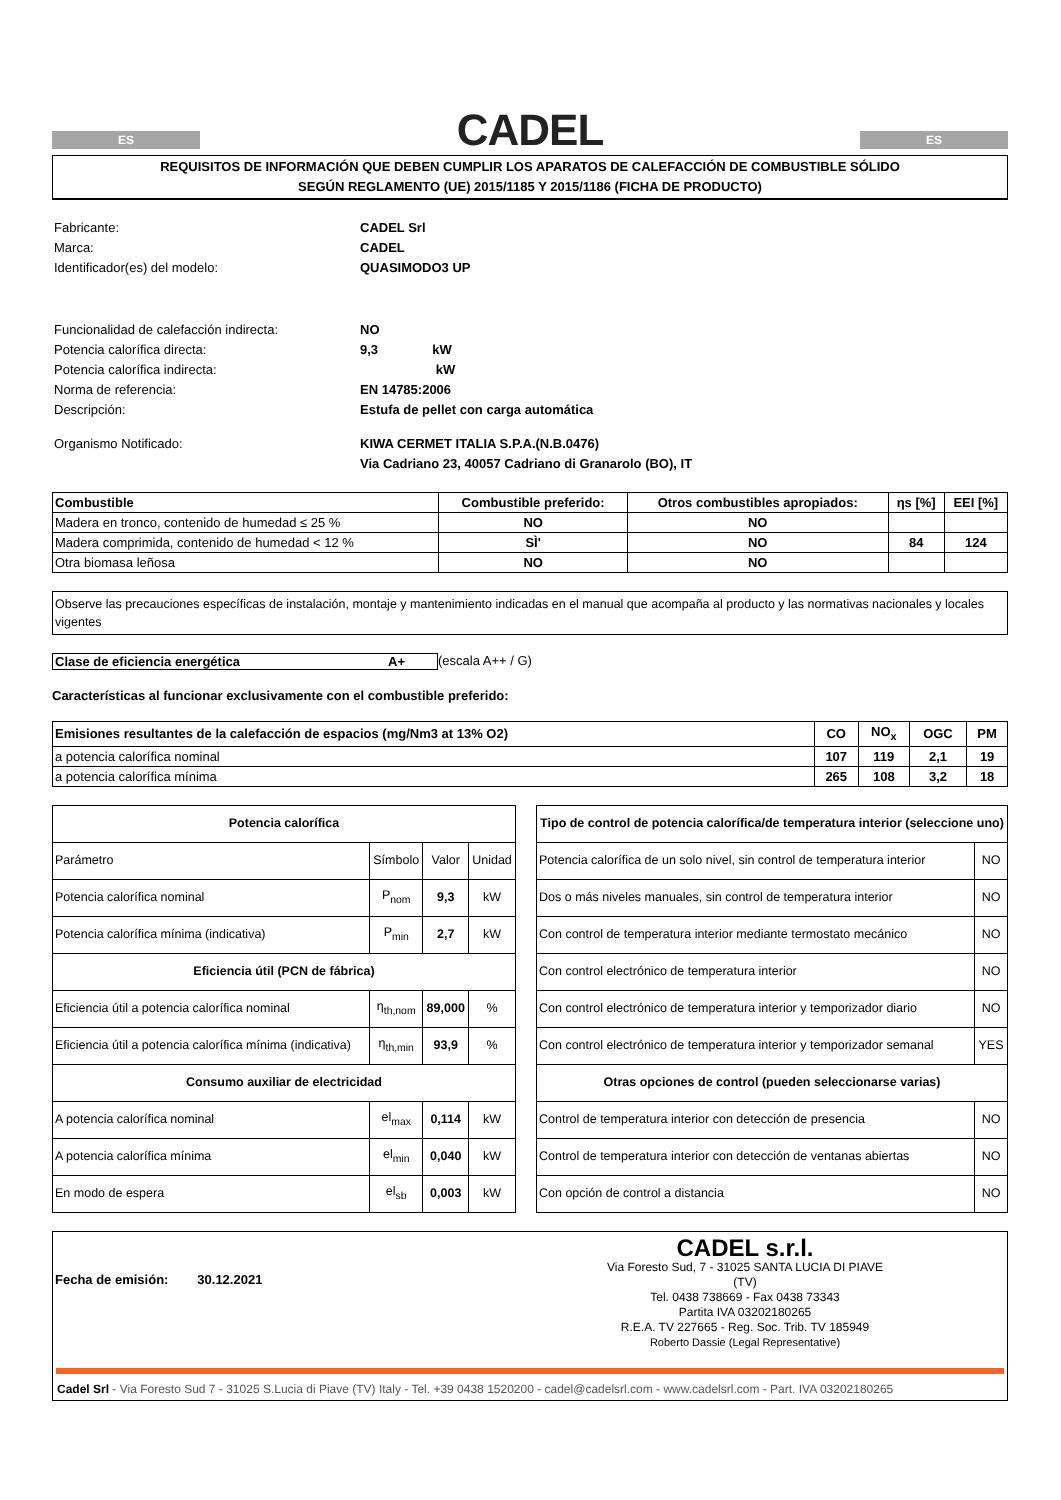ES
CADEL
ES
REQUISITOS DE INFORMACIÓN QUE DEBEN CUMPLIR LOS APARATOS DE CALEFACCIÓN DE COMBUSTIBLE SÓLIDO
SEGÚN REGLAMENTO (UE) 2015/1185 Y 2015/1186 (FICHA DE PRODUCTO)
| Fabricante: | CADEL Srl |
| Marca: | CADEL |
| Identificador(es) del modelo: | QUASIMODO3 UP |
| Funcionalidad de calefacción indirecta: | NO |
| Potencia calorífica directa: | 9,3 kW |
| Potencia calorífica indirecta: | kW |
| Norma de referencia: | EN 14785:2006 |
| Descripción: | Estufa de pellet con carga automática |
| Organismo Notificado: | KIWA CERMET ITALIA S.P.A.(N.B.0476) |
| | Via Cadriano 23, 40057 Cadriano di Granarolo (BO), IT |
| Combustible | Combustible preferido: | Otros combustibles apropiados: | ηs [%] | EEI [%] |
| --- | --- | --- | --- | --- |
| Madera en tronco, contenido de humedad ≤ 25 % | NO | NO | | |
| Madera comprimida, contenido de humedad < 12 % | SÌ' | NO | 84 | 124 |
| Otra biomasa leñosa | NO | NO | | |
Observe las precauciones específicas de instalación, montaje y mantenimiento indicadas en el manual que acompaña al producto y las normativas nacionales y locales vigentes
Clase de eficiencia energética A+ (escala A++ / G)
Características al funcionar exclusivamente con el combustible preferido:
| Emisiones resultantes de la calefacción de espacios (mg/Nm3 at 13% O2) | CO | NO<sub>x</sub> | OGC | PM |
| --- | --- | --- | --- | --- |
| a potencia calorífica nominal | 107 | 119 | 2,1 | 19 |
| a potencia calorífica mínima | 265 | 108 | 3,2 | 18 |
| Potencia calorífica | | | |
| --- | --- | --- | --- |
| Parámetro | Símbolo | Valor | Unidad |
| Potencia calorífica nominal | P<sub>nom</sub> | 9,3 | kW |
| Potencia calorífica mínima (indicativa) | P<sub>min</sub> | 2,7 | kW |
| Eficiencia útil (PCN de fábrica) | | | |
| Eficiencia útil a potencia calorífica nominal | η<sub>th,nom</sub> | 89,000 | % |
| Eficiencia útil a potencia calorífica mínima (indicativa) | η<sub>th,min</sub> | 93,9 | % |
| Consumo auxiliar de electricidad | | | |
| A potencia calorífica nominal | el<sub>max</sub> | 0,114 | kW |
| A potencia calorífica mínima | el<sub>min</sub> | 0,040 | kW |
| En modo de espera | el<sub>sb</sub> | 0,003 | kW |
| Tipo de control de potencia calorífica/de temperatura interior (seleccione uno) | |
| --- | --- |
| Potencia calorífica de un solo nivel, sin control de temperatura interior | NO |
| Dos o más niveles manuales, sin control de temperatura interior | NO |
| Con control de temperatura interior mediante termostato mecánico | NO |
| Con control electrónico de temperatura interior | NO |
| Con control electrónico de temperatura interior y temporizador diario | NO |
| Con control electrónico de temperatura interior y temporizador semanal | YES |
| Otras opciones de control (pueden seleccionarse varias) | |
| Control de temperatura interior con detección de presencia | NO |
| Control de temperatura interior con detección de ventanas abiertas | NO |
| Con opción de control a distancia | NO |
Fecha de emisión: 30.12.2021
CADEL s.r.l.
Via Foresto Sud, 7 - 31025 SANTA LUCIA DI PIAVE (TV)
Tel. 0438 738669 - Fax 0438 73343
Partita IVA 03202180265
R.E.A. TV 227665 - Reg. Soc. Trib. TV 185949
Roberto Dassie (Legal Representative)
Cadel Srl - Via Foresto Sud 7 - 31025 S.Lucia di Piave (TV) Italy - Tel. +39 0438 1520200 - cadel@cadelsrl.com - www.cadelsrl.com - Part. IVA 03202180265